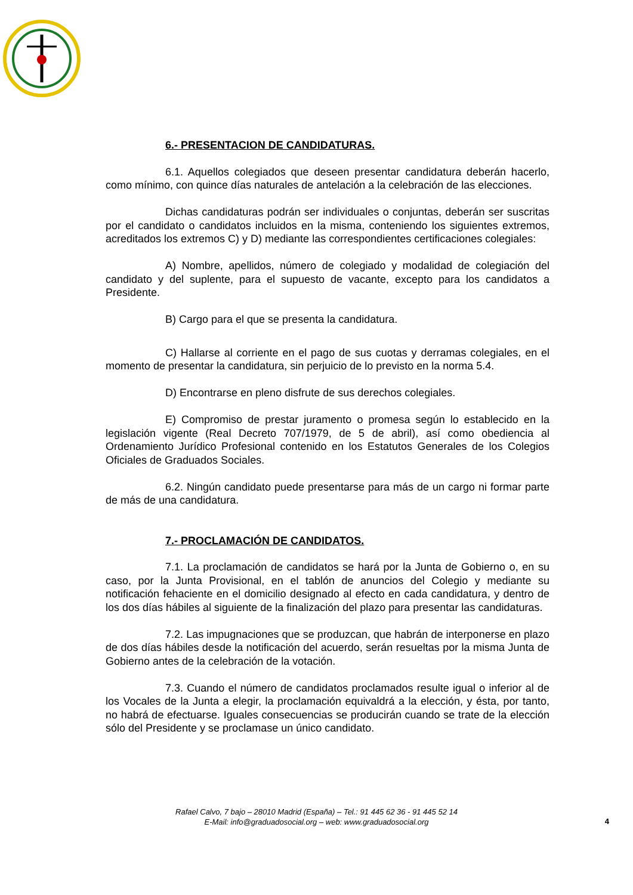6.- PRESENTACION DE CANDIDATURAS.
6.1. Aquellos colegiados que deseen presentar candidatura deberán hacerlo, como mínimo, con quince días naturales de antelación a la celebración de las elecciones.
Dichas candidaturas podrán ser individuales o conjuntas, deberán ser suscritas por el candidato o candidatos incluidos en la misma, conteniendo los siguientes extremos, acreditados los extremos C) y D) mediante las correspondientes certificaciones colegiales:
A) Nombre, apellidos, número de colegiado y modalidad de colegiación del candidato y del suplente, para el supuesto de vacante, excepto para los candidatos a Presidente.
B) Cargo para el que se presenta la candidatura.
C) Hallarse al corriente en el pago de sus cuotas y derramas colegiales, en el momento de presentar la candidatura, sin perjuicio de lo previsto en la norma 5.4.
D) Encontrarse en pleno disfrute de sus derechos colegiales.
E) Compromiso de prestar juramento o promesa según lo establecido en la legislación vigente (Real Decreto 707/1979, de 5 de abril), así como obediencia al Ordenamiento Jurídico Profesional contenido en los Estatutos Generales de los Colegios Oficiales de Graduados Sociales.
6.2. Ningún candidato puede presentarse para más de un cargo ni formar parte de más de una candidatura.
7.- PROCLAMACIÓN DE CANDIDATOS.
7.1. La proclamación de candidatos se hará por la Junta de Gobierno o, en su caso, por la Junta Provisional, en el tablón de anuncios del Colegio y mediante su notificación fehaciente en el domicilio designado al efecto en cada candidatura, y dentro de los dos días hábiles al siguiente de la finalización del plazo para presentar las candidaturas.
7.2. Las impugnaciones que se produzcan, que habrán de interponerse en plazo de dos días hábiles desde la notificación del acuerdo, serán resueltas por la misma Junta de Gobierno antes de la celebración de la votación.
7.3. Cuando el número de candidatos proclamados resulte igual o inferior al de los Vocales de la Junta a elegir, la proclamación equivaldrá a la elección, y ésta, por tanto, no habrá de efectuarse. Iguales consecuencias se producirán cuando se trate de la elección sólo del Presidente y se proclamase un único candidato.
Rafael Calvo, 7 bajo – 28010 Madrid (España) – Tel.: 91 445 62 36 - 91 445 52 14
E-Mail: info@graduadosocial.org – web: www.graduadosocial.org
4